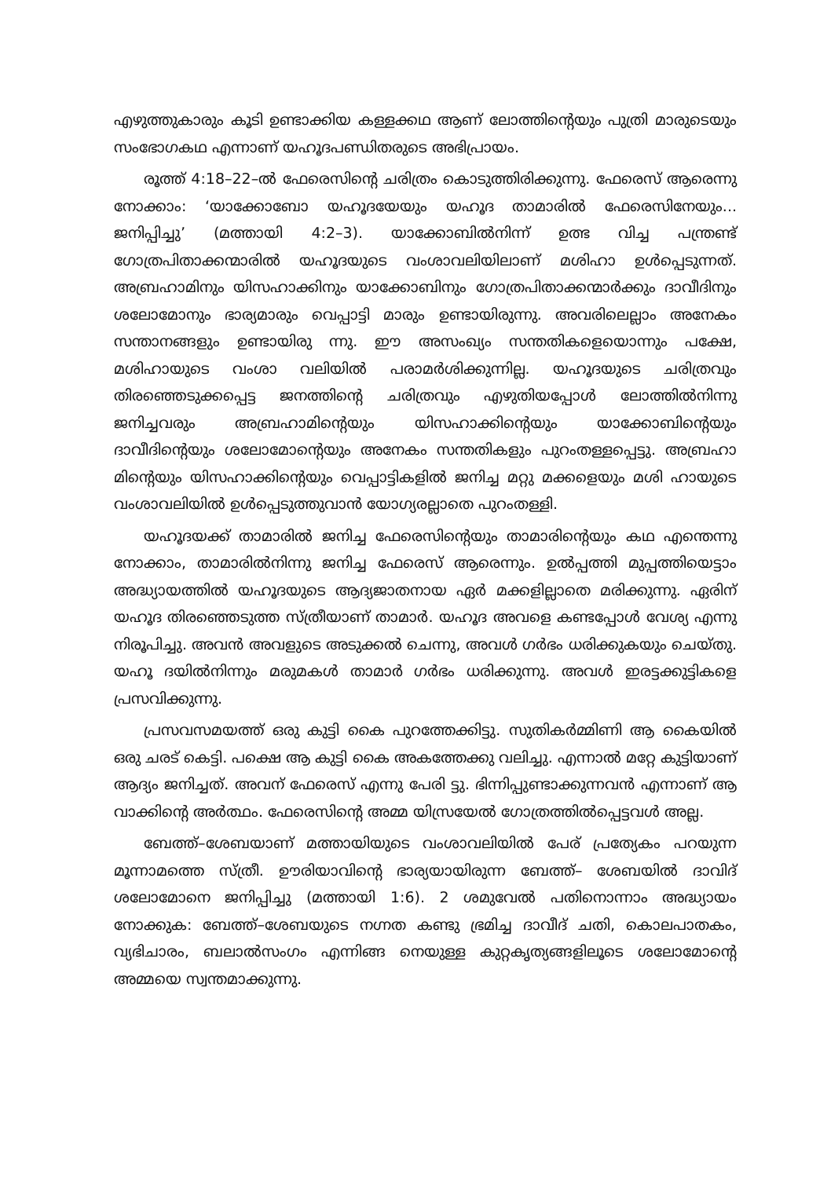എഴുത്തുകാരും കൂടി ഉണ്ടാക്കിയ കള്ളക്കഥ ആണ് ലോത്തിന്റെയും പുത്രി മാരുടെയും സംഭോഗകഥ എന്നാണ് യഹൂദപണ്ഡിതരുടെ അഭിപ്രായം.
രൂത്ത് 4:18–22–ൽ ഫേരെസിന്റെ ചരിത്രം കൊടുത്തിരിക്കുന്നു. ഫേരെസ് ആരെന്നു നോക്കാം: ‘യാക്കോബോ യഹൂദയേയും യഹൂദ താമാരിൽ ഫേരെസിനേയും... ജനിപ്പിച്ചു’ (മത്തായി 4:2–3). യാക്കോബിൽനിന്ന് ഉത്ഭ വിച്ച പന്ത്രണ്ട് ഗോത്രപിതാക്കന്മാരിൽ യഹൂദയുടെ വംശാവലിയിലാണ് മശിഹാ ഉൾപ്പെടുന്നത്. അബ്രഹാമിനും യിസഹാക്കിനും യാക്കോബിനും ഗോത്രപിതാക്കന്മാർക്കും ദാവീദിനും ശലോമോനും ഭാര്യമാരും വെപ്പാട്ടി മാരും ഉണ്ടായിരുന്നു. അവരിലെല്ലാം അനേകം സന്താനങ്ങളും ഉണ്ടായിരു ന്നു. ഈ അസംഖ്യം സന്തതികളെയൊന്നും പക്ഷേ, മശിഹായുടെ വംശാ വലിയിൽ പരാമർശിക്കുന്നില്ല. യഹൂദയുടെ ചരിത്രവും തിരഞ്ഞെടുക്കപ്പെട്ട ജനത്തിന്റെ ചരിത്രവും എഴുതിയപ്പോൾ ലോത്തിൽനിന്നു ജനിച്ചവരും അബ്രഹാമിന്റെയും യിസഹാക്കിന്റെയും യാക്കോബിന്റെയും ദാവീദിന്റെയും ശലോമോന്റെയും അനേകം സന്തതികളും പുറംതള്ളപ്പെട്ടു. അബ്രഹാ മിന്റെയും യിസഹാക്കിന്റെയും വെപ്പാട്ടികളിൽ ജനിച്ച മറ്റു മക്കളെയും മശി ഹായുടെ വംശാവലിയിൽ ഉൾപ്പെടുത്തുവാൻ യോഗ്യരല്ലാതെ പുറംതള്ളി.
യഹൂദയക്ക് താമാരിൽ ജനിച്ച ഫേരെസിന്റെയും താമാരിന്റെയും കഥ എന്തെന്നു നോക്കാം, താമാരിൽനിന്നു ജനിച്ച ഫേരെസ് ആരെന്നും. ഉൽപ്പത്തി മുപ്പത്തിയെട്ടാം അദ്ധ്യായത്തിൽ യഹൂദയുടെ ആദ്യജാതനായ ഏർ മക്കളില്ലാതെ മരിക്കുന്നു. ഏരിന് യഹൂദ തിരഞ്ഞെടുത്ത സ്ത്രീയാണ് താമാർ. യഹൂദ അവളെ കണ്ടപ്പോൾ വേശ്യ എന്നു നിരൂപിച്ചു. അവൻ അവളുടെ അടുക്കൽ ചെന്നു, അവൾ ഗർഭം ധരിക്കുകയും ചെയ്തു. യഹൂ ദയിൽനിന്നും മരുമകൾ താമാർ ഗർഭം ധരിക്കുന്നു. അവൾ ഇരട്ടക്കുട്ടികളെ പ്രസവിക്കുന്നു.
പ്രസവസമയത്ത് ഒരു കുട്ടി കൈ പുറത്തേക്കിട്ടു. സുതികർമ്മിണി ആ കൈയിൽ ഒരു ചരട് കെട്ടി. പക്ഷെ ആ കുട്ടി കൈ അകത്തേക്കു വലിച്ചു. എന്നാൽ മറ്റേ കുട്ടിയാണ് ആദ്യം ജനിച്ചത്. അവന് ഫേരെസ് എന്നു പേരി ട്ടു. ഭിന്നിപ്പുണ്ടാക്കുന്നവൻ എന്നാണ് ആ വാക്കിന്റെ അർത്ഥം. ഫേരെസിന്റെ അമ്മ യിസ്രയേൽ ഗോത്രത്തിൽപ്പെട്ടവൾ അല്ല.
ബേത്ത്–ശേബയാണ് മത്തായിയുടെ വംശാവലിയിൽ പേര് പ്രത്യേകം പറയുന്ന മൂന്നാമത്തെ സ്ത്രീ. ഊരിയാവിന്റെ ഭാര്യയായിരുന്ന ബേത്ത്– ശേബയിൽ ദാവിദ് ശലോമോനെ ജനിപ്പിച്ചു (മത്തായി 1:6). 2 ശമുവേൽ പതിനൊന്നാം അദ്ധ്യായം നോക്കുക: ബേത്ത്–ശേബയുടെ നഗ്നത കണ്ടു ഭ്രമിച്ച ദാവീദ് ചതി, കൊലപാതകം, വ്യഭിചാരം, ബലാൽസംഗം എന്നിങ്ങ നെയുള്ള കുറ്റകൃത്യങ്ങളിലൂടെ ശലോമോന്റെ അമ്മയെ സ്വന്തമാക്കുന്നു.